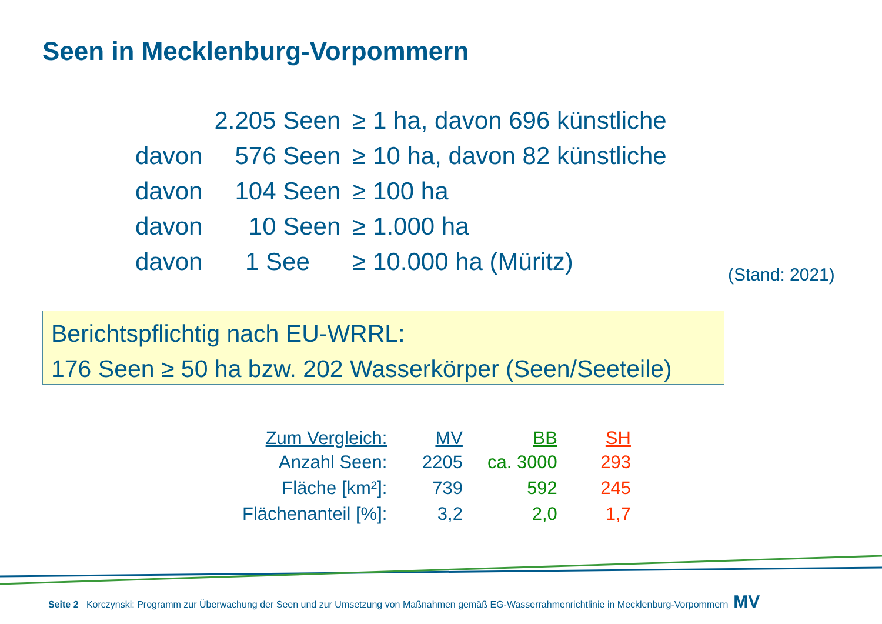Seen in Mecklenburg-Vorpommern
| | 2.205 Seen | ≥ 1 ha, davon 696 künstliche |
| davon | 576 Seen | ≥ 10 ha, davon 82 künstliche |
| davon | 104 Seen | ≥ 100 ha |
| davon | 10 Seen | ≥ 1.000 ha |
| davon | 1 See | ≥ 10.000 ha (Müritz) |
(Stand: 2021)
Berichtspflichtig nach EU-WRRL:
176 Seen ≥ 50 ha bzw. 202 Wasserkörper (Seen/Seeteile)
| Zum Vergleich: | MV | BB | SH |
| --- | --- | --- | --- |
| Anzahl Seen: | 2205 | ca. 3000 | 293 |
| Fläche [km²]: | 739 | 592 | 245 |
| Flächenanteil [%]: | 3,2 | 2,0 | 1,7 |
Seite 2 Korczynski: Programm zur Überwachung der Seen und zur Umsetzung von Maßnahmen gemäß EG-Wasserrahmenrichtlinie in Mecklenburg-Vorpommern MV